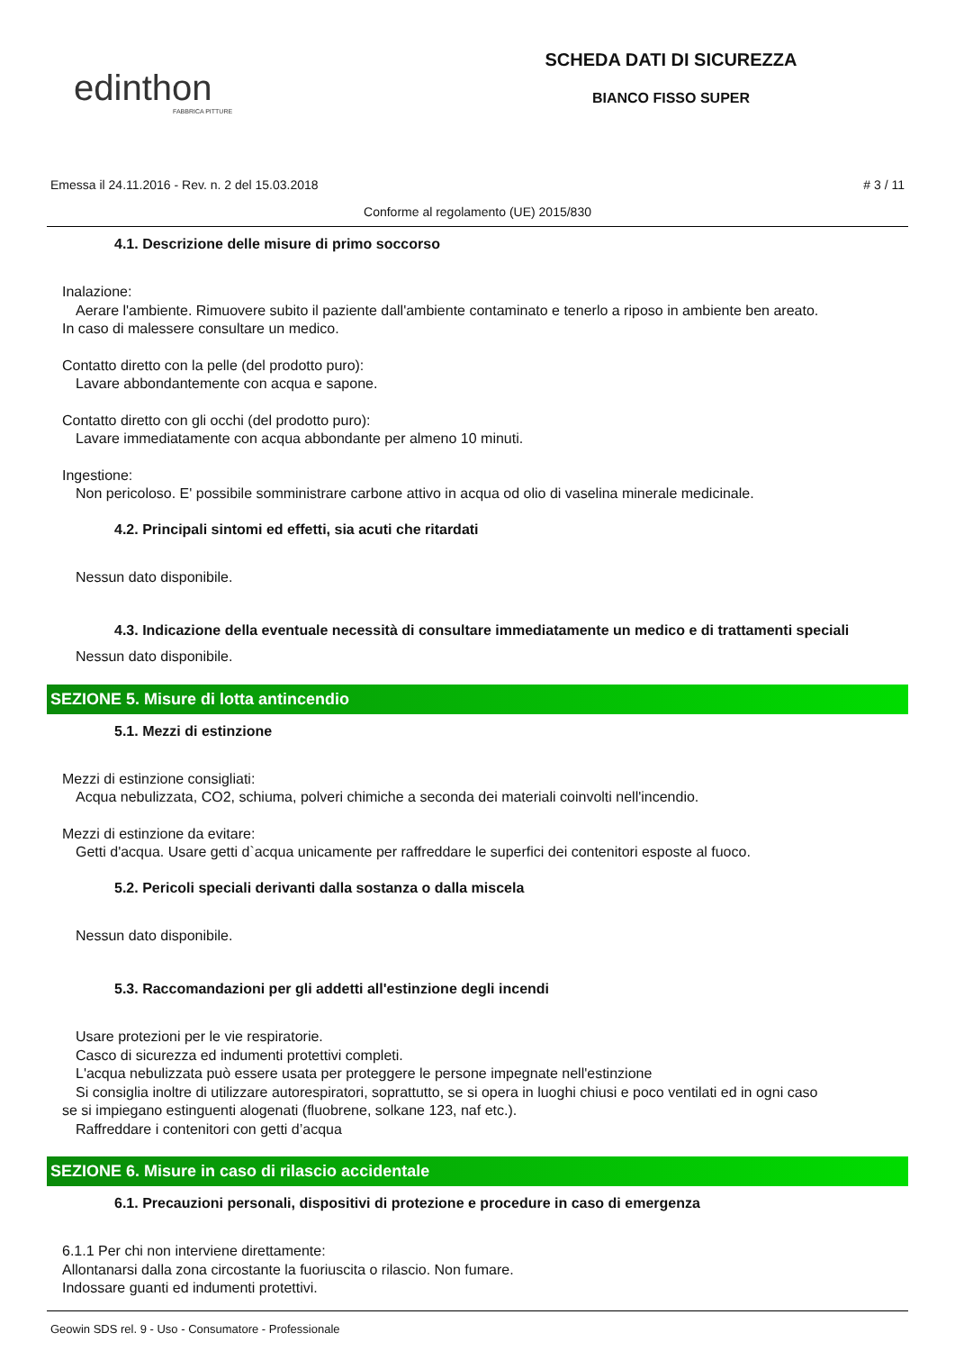edinthon
FABBRICA PITTURE
SCHEDA DATI DI SICUREZZA
BIANCO FISSO SUPER
Emessa il 24.11.2016 - Rev. n. 2 del 15.03.2018 # 3 / 11
Conforme al regolamento (UE) 2015/830
4.1. Descrizione delle misure di primo soccorso
Inalazione:
Aerare l'ambiente. Rimuovere subito il paziente dall'ambiente contaminato e tenerlo a riposo in ambiente ben areato.
In caso di malessere consultare un medico.
Contatto diretto con la pelle (del prodotto puro):
Lavare abbondantemente con acqua e sapone.
Contatto diretto con gli occhi (del prodotto puro):
Lavare immediatamente con acqua abbondante per almeno 10 minuti.
Ingestione:
Non pericoloso. E' possibile somministrare carbone attivo in acqua od olio di vaselina minerale medicinale.
4.2. Principali sintomi ed effetti, sia acuti che ritardati
Nessun dato disponibile.
4.3. Indicazione della eventuale necessità di consultare immediatamente un medico e di trattamenti speciali
Nessun dato disponibile.
SEZIONE 5. Misure di lotta antincendio
5.1. Mezzi di estinzione
Mezzi di estinzione consigliati:
Acqua nebulizzata, CO2, schiuma, polveri chimiche a seconda dei materiali coinvolti nell'incendio.
Mezzi di estinzione da evitare:
Getti d'acqua. Usare getti d`acqua unicamente per raffreddare le superfici dei contenitori esposte al fuoco.
5.2. Pericoli speciali derivanti dalla sostanza o dalla miscela
Nessun dato disponibile.
5.3. Raccomandazioni per gli addetti all'estinzione degli incendi
Usare protezioni per le vie respiratorie.
Casco di sicurezza ed indumenti protettivi completi.
L'acqua nebulizzata può essere usata per proteggere le persone impegnate nell'estinzione
Si consiglia inoltre di utilizzare autorespiratori, soprattutto, se si opera in luoghi chiusi e poco ventilati ed in ogni caso
se si impiegano estinguenti alogenati (fluobrene, solkane 123, naf etc.).
Raffreddare i contenitori con getti d’acqua
SEZIONE 6. Misure in caso di rilascio accidentale
6.1. Precauzioni personali, dispositivi di protezione e procedure in caso di emergenza
6.1.1 Per chi non interviene direttamente:
Allontanarsi dalla zona circostante la fuoriuscita o rilascio. Non fumare.
Indossare guanti ed indumenti protettivi.
Geowin SDS rel. 9 - Uso - Consumatore - Professionale